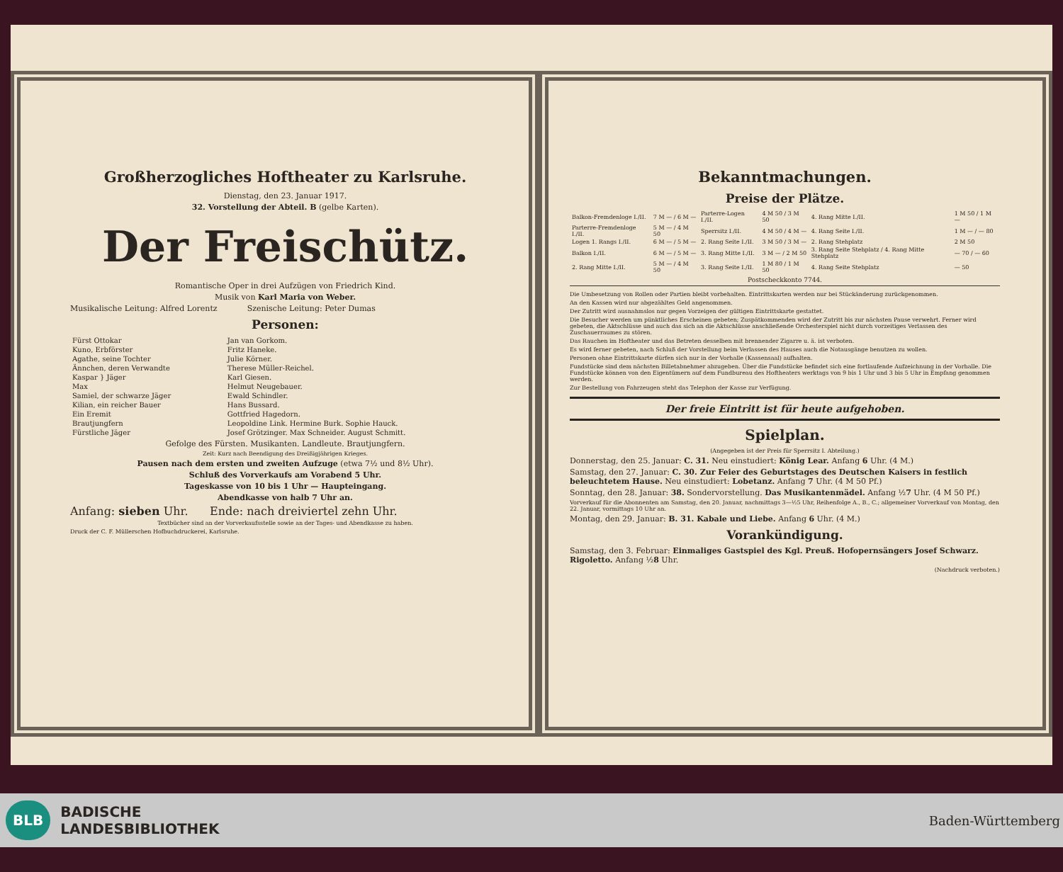Großherzogliches Hoftheater zu Karlsruhe.
Dienstag, den 23. Januar 1917.
32. Vorstellung der Abteil. B (gelbe Karten).
Der Freischütz.
Romantische Oper in drei Aufzügen von Friedrich Kind.
Musik von Karl Maria von Weber.
Musikalische Leitung: Alfred Lorentz Szenische Leitung: Peter Dumas
Personen:
| Fürst Ottokar | Jan van Gorkom. |
| Kuno, Erbförster | Fritz Haneke. |
| Agathe, seine Tochter | Julie Körner. |
| Ännchen, deren Verwandte | Therese Müller-Reichel. |
| Kaspar } Jäger | Karl Giesen. |
| Max | Helmut Neugebauer. |
| Samiel, der schwarze Jäger | Ewald Schindler. |
| Kilian, ein reicher Bauer | Hans Bussard. |
| Ein Eremit | Gottfried Hagedorn. |
| Brautjungfern | Leopoldine Link. Hermine Burk. Sophie Hauck. |
| Fürstliche Jäger | Josef Grötzinger. Max Schneider. August Schmitt. |
Gefolge des Fürsten. Musikanten. Landleute. Brautjungfern.
Zeit: Kurz nach Beendigung des Dreißigjährigen Krieges.
Pausen nach dem ersten und zweiten Aufzuge (etwa 7½ und 8½ Uhr).
Schluß des Vorverkaufs am Vorabend 5 Uhr.
Tageskasse von 10 bis 1 Uhr — Haupteingang.
Abendkasse von halb 7 Uhr an.
Anfang: sieben Uhr. Ende: nach dreiviertel zehn Uhr.
Textbücher sind an der Vorverkaufsstelle sowie an der Tages- und Abendkasse zu haben.
Druck der C. F. Müllerschen Hofbuchdruckerei, Karlsruhe.
Bekanntmachungen.
Preise der Plätze.
| Balkon-Fremdenloge I./II. | 7 M — / 6 M — | Parterre-Logen I./II. | 4 M 50 / 3 M 50 | 4. Rang Mitte I./II. | 1 M 50 / 1 M — |
| Parterre-Fremdenloge I./II. | 5 M — / 4 M 50 | Sperrsitz I./II. | 4 M 50 / 4 M — | 4. Rang Seite I./II. | 1 M — / — 80 |
| Logen 1. Rangs I./II. | 6 M — / 5 M — | 2. Rang Seite I./II. | 3 M 50 / 3 M — | 2. Rang Stehplatz | 2 M 50 |
| Balkon I./II. | 6 M — / 5 M — | 3. Rang Mitte I./II. | 3 M — / 2 M 50 | 3. Rang Seite Stehplatz / 4. Rang Mitte Stehplatz | — 70 / — 60 |
| 2. Rang Mitte I./II. | 5 M — / 4 M 50 | 3. Rang Seite I./II. | 1 M 80 / 1 M 50 | 4. Rang Seite Stehplatz | — 50 |
Postscheckkonto 7744.
Die Umbesetzung von Rollen oder Partien bleibt vorbehalten. Eintrittskarten werden nur bei Stückänderung zurückgenommen.
An den Kassen wird nur abgezähltes Geld angenommen.
Der Zutritt wird ausnahmslos nur gegen Vorzeigen der gültigen Eintrittskarte gestattet.
Die Besucher werden um pünktliches Erscheinen gebeten; Zuspätkommenden wird der Zutritt bis zur nächsten Pause verwehrt. Ferner wird gebeten, die Aktschlüsse und auch das sich an die Aktschlüsse anschließende Orchesterspiel nicht durch vorzeitiges Verlassen des Zuschauerraumes zu stören.
Das Rauchen im Hoftheater und das Betreten desselben mit brennender Zigarre u. ä. ist verboten.
Es wird ferner gebeten, nach Schluß der Vorstellung beim Verlassen des Hauses auch die Notausgänge benutzen zu wollen.
Personen ohne Eintrittskarte dürfen sich nur in der Vorhalle (Kassensaal) aufhalten.
Fundstücke sind dem nächsten Billetabnehmer abzugeben. Über die Fundstücke befindet sich eine fortlaufende Aufzeichnung in der Vorhalle. Die Fundstücke können von den Eigentümern auf dem Fundbureau des Hoftheaters werktags von 9 bis 1 Uhr und 3 bis 5 Uhr in Empfang genommen werden.
Zur Bestellung von Fahrzeugen steht das Telephon der Kasse zur Verfügung.
Der freie Eintritt ist für heute aufgehoben.
Spielplan.
(Angegeben ist der Preis für Sperrsitz I. Abteilung.)
Donnerstag, den 25. Januar: C. 31. Neu einstudiert: König Lear. Anfang 6 Uhr. (4 M.)
Samstag, den 27. Januar: C. 30. Zur Feier des Geburtstages des Deutschen Kaisers in festlich beleuchtetem Hause. Neu einstudiert: Lobetanz. Anfang 7 Uhr. (4 M 50 Pf.)
Sonntag, den 28. Januar: 38. Sondervorstellung. Das Musikantenmädel. Anfang ½7 Uhr. (4 M 50 Pf.)
Vorverkauf für die Abonnenten am Samstag, den 20. Januar, nachmittags 3—½5 Uhr, Reihenfolge A., B., C.; allgemeiner Vorverkauf von Montag, den 22. Januar, vormittags 10 Uhr an.
Montag, den 29. Januar: B. 31. Kabale und Liebe. Anfang 6 Uhr. (4 M.)
Vorankündigung.
Samstag, den 3. Februar: Einmaliges Gastspiel des Kgl. Preuß. Hofopernsängers Josef Schwarz. Rigoletto. Anfang ½8 Uhr.
(Nachdruck verboten.)
BLB BADISCHE
LANDESBIBLIOTHEK
Baden-Württemberg